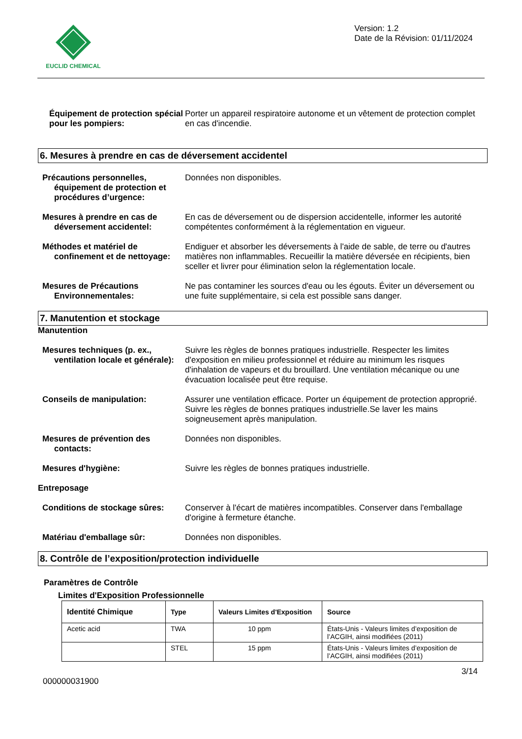EUCLID CHEMICAL
Version: 1.2
Date de la Révision: 01/11/2024
Équipement de protection spécial pour les pompiers:
Porter un appareil respiratoire autonome et un vêtement de protection complet en cas d'incendie.
6. Mesures à prendre en cas de déversement accidentel
Précautions personnelles,
équipement de protection et procédures d’urgence:
Données non disponibles.
Mesures à prendre en cas de
déversement accidentel:
En cas de déversement ou de dispersion accidentelle, informer les autorité compétentes conformément à la réglementation en vigueur.
Méthodes et matériel de
confinement et de nettoyage:
Endiguer et absorber les déversements à l'aide de sable, de terre ou d'autres matières non inflammables. Recueillir la matière déversée en récipients, bien sceller et livrer pour élimination selon la réglementation locale.
Mesures de Précautions
Environnementales:
Ne pas contaminer les sources d'eau ou les égouts. Éviter un déversement ou une fuite supplémentaire, si cela est possible sans danger.
7. Manutention et stockage
Manutention
Mesures techniques (p. ex.,
ventilation locale et générale):
Suivre les règles de bonnes pratiques industrielle. Respecter les limites d'exposition en milieu professionnel et réduire au minimum les risques d'inhalation de vapeurs et du brouillard. Une ventilation mécanique ou une évacuation localisée peut être requise.
Conseils de manipulation: Assurer une ventilation efficace. Porter un équipement de protection approprié. Suivre les règles de bonnes pratiques industrielle.Se laver les mains soigneusement après manipulation.
Mesures de prévention des
contacts:
Données non disponibles.
Mesures d'hygiène: Suivre les règles de bonnes pratiques industrielle.
Entreposage
Conditions de stockage sûres:
Conserver à l'écart de matières incompatibles. Conserver dans l'emballage d'origine à fermeture étanche.
Matériau d'emballage sûr: Données non disponibles.
8. Contrôle de l’exposition/protection individuelle
Paramètres de Contrôle
Limites d'Exposition Professionnelle
| Identité Chimique | Type | Valeurs Limites d'Exposition | Source |
| --- | --- | --- | --- |
| Acetic acid | TWA | 10 ppm | États-Unis - Valeurs limites d’exposition de l’ACGIH, ainsi modifiées (2011) |
| | STEL | 15 ppm | États-Unis - Valeurs limites d’exposition de l’ACGIH, ainsi modifiées (2011) |
3/14
000000031900